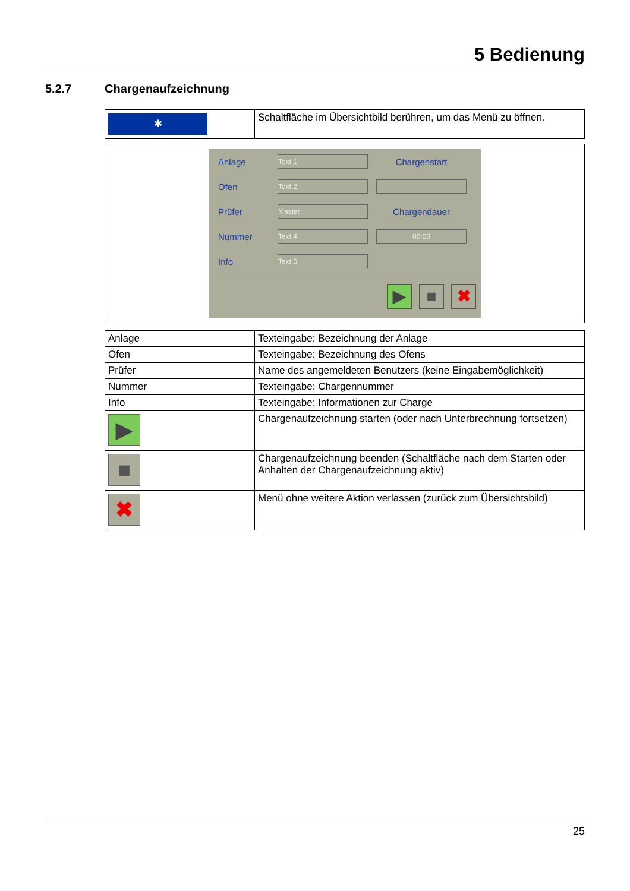5 Bedienung
5.2.7 Chargenaufzeichnung
| ✱ | Schaltfläche im Übersichtbild berühren, um das Menü zu öffnen. |
Anlage Text 1 Chargenstart
Ofen Text 2
Prüfer Master Chargendauer
Nummer Text 4 00:00
Info Text 5
▶ ■ ✖
| Anlage | Texteingabe: Bezeichnung der Anlage |
| Ofen | Texteingabe: Bezeichnung des Ofens |
| Prüfer | Name des angemeldeten Benutzers (keine Eingabemöglichkeit) |
| Nummer | Texteingabe: Chargennummer |
| Info | Texteingabe: Informationen zur Charge |
| ▶ | Chargenaufzeichnung starten (oder nach Unterbrechnung fortsetzen) |
| ■ | Chargenaufzeichnung beenden (Schaltfläche nach dem Starten oder Anhalten der Chargenaufzeichnung aktiv) |
| ✖ | Menü ohne weitere Aktion verlassen (zurück zum Übersichtsbild) |
25